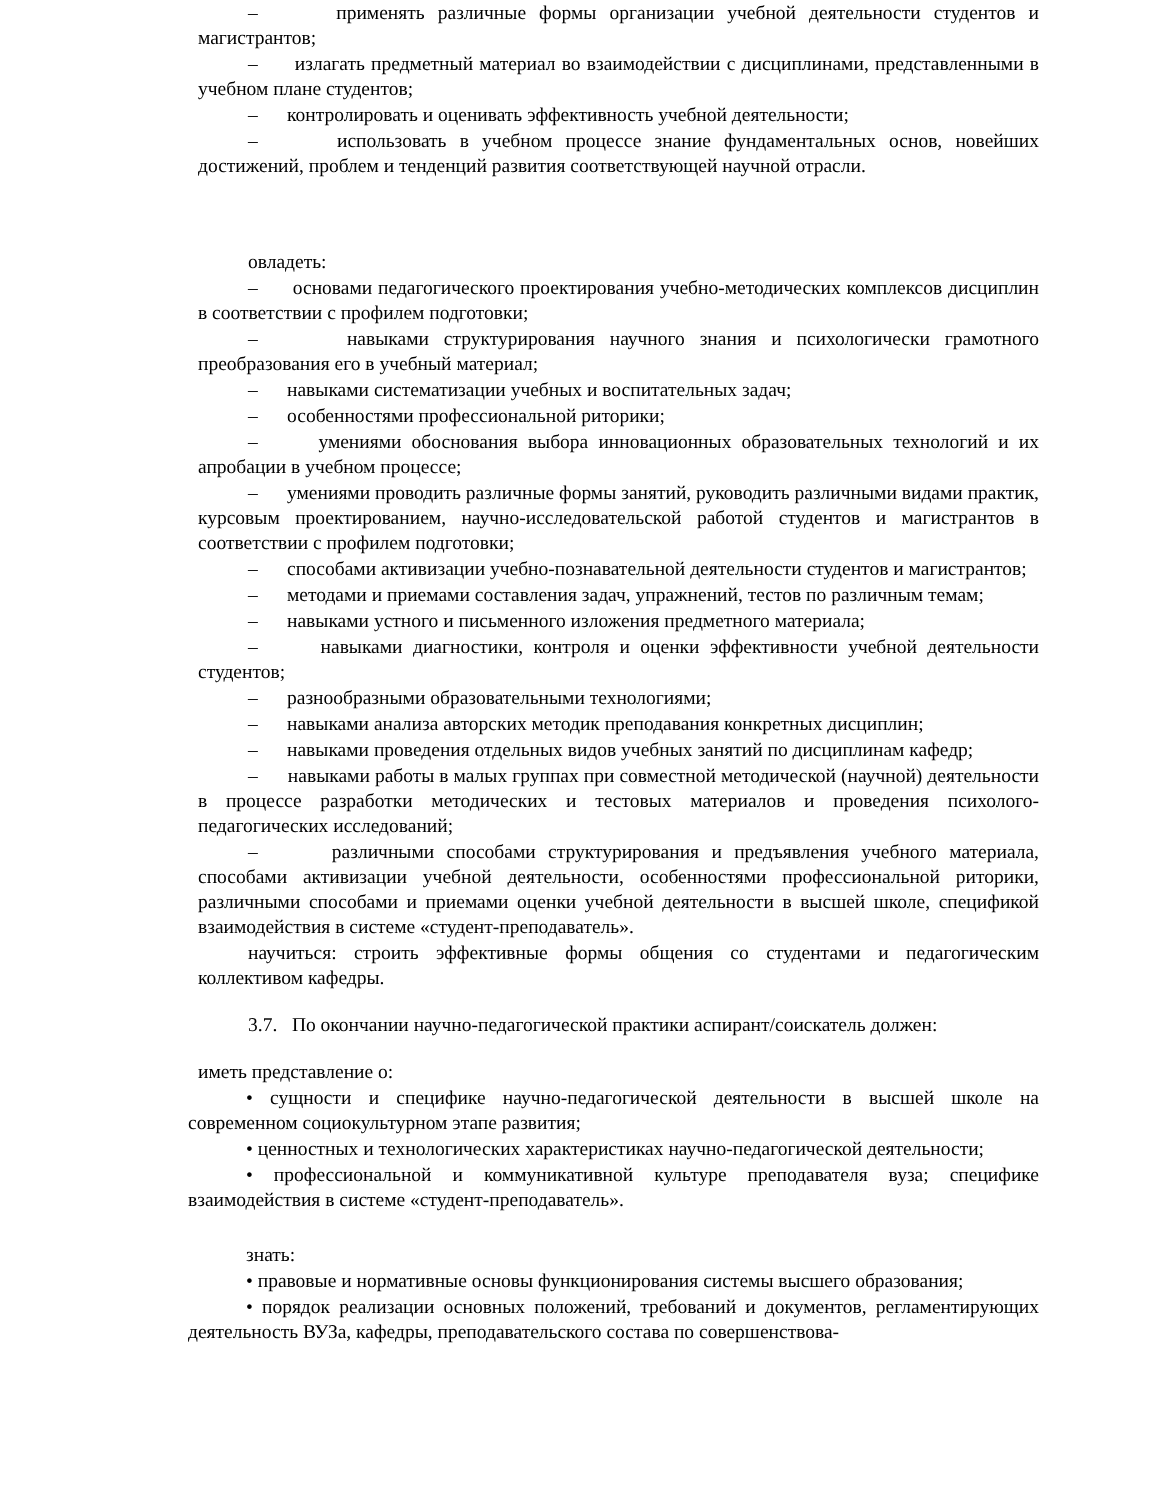– применять различные формы организации учебной деятельности студентов и магистрантов;
– излагать предметный материал во взаимодействии с дисциплинами, представленными в учебном плане студентов;
– контролировать и оценивать эффективность учебной деятельности;
– использовать в учебном процессе знание фундаментальных основ, новейших достижений, проблем и тенденций развития соответствующей научной отрасли.
овладеть:
– основами педагогического проектирования учебно-методических комплексов дисциплин в соответствии с профилем подготовки;
– навыками структурирования научного знания и психологически грамотного преобразования его в учебный материал;
– навыками систематизации учебных и воспитательных задач;
– особенностями профессиональной риторики;
– умениями обоснования выбора инновационных образовательных технологий и их апробации в учебном процессе;
– умениями проводить различные формы занятий, руководить различными видами практик, курсовым проектированием, научно-исследовательской работой студентов и магистрантов в соответствии с профилем подготовки;
– способами активизации учебно-познавательной деятельности студентов и магистрантов;
– методами и приемами составления задач, упражнений, тестов по различным темам;
– навыками устного и письменного изложения предметного материала;
– навыками диагностики, контроля и оценки эффективности учебной деятельности студентов;
– разнообразными образовательными технологиями;
– навыками анализа авторских методик преподавания конкретных дисциплин;
– навыками проведения отдельных видов учебных занятий по дисциплинам кафедр;
– навыками работы в малых группах при совместной методической (научной) деятельности в процессе разработки методических и тестовых материалов и проведения психолого-педагогических исследований;
– различными способами структурирования и предъявления учебного материала, способами активизации учебной деятельности, особенностями профессиональной риторики, различными способами и приемами оценки учебной деятельности в высшей школе, спецификой взаимодействия в системе «студент-преподаватель».
научиться: строить эффективные формы общения со студентами и педагогическим коллективом кафедры.
3.7. По окончании научно-педагогической практики аспирант/соискатель должен:
иметь представление о:
• сущности и специфике научно-педагогической деятельности в высшей школе на современном социокультурном этапе развития;
• ценностных и технологических характеристиках научно-педагогической деятельности;
• профессиональной и коммуникативной культуре преподавателя вуза; специфике взаимодействия в системе «студент-преподаватель».
знать:
• правовые и нормативные основы функционирования системы высшего образования;
• порядок реализации основных положений, требований и документов, регламентирующих деятельность ВУЗа, кафедры, преподавательского состава по совершенствова-